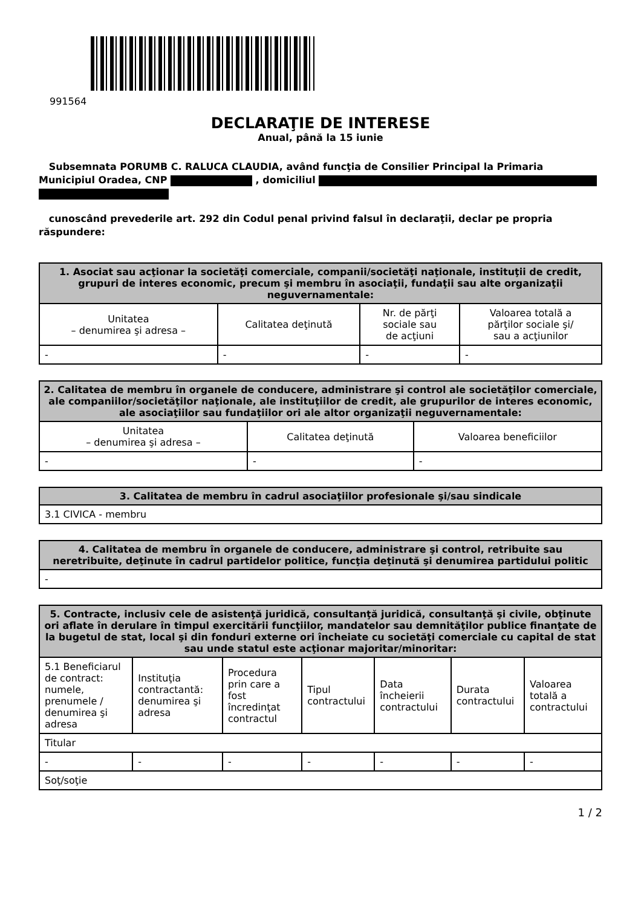991564
DECLARAŢIE DE INTERESE
Anual, până la 15 iunie
Subsemnata PORUMB C. RALUCA CLAUDIA, având funcţia de Consilier Principal la Primaria Municipiul Oradea, CNP , domiciliul
cunoscând prevederile art. 292 din Codul penal privind falsul în declaraţii, declar pe propria răspundere:
| 1. Asociat sau acţionar la societăţi comerciale, companii/societăţi naţionale, instituţii de credit, grupuri de interes economic, precum şi membru în asociaţii, fundaţii sau alte organizaţii neguvernamentale: | | | |
| --- | --- | --- | --- |
| Unitatea – denumirea şi adresa – | Calitatea deţinută | Nr. de părţi sociale sau de acţiuni | Valoarea totală a părţilor sociale şi/ sau a acţiunilor |
| - | - | - | - |
| 2. Calitatea de membru în organele de conducere, administrare şi control ale societăţilor comerciale, ale companiilor/societăţilor naţionale, ale instituţiilor de credit, ale grupurilor de interes economic, ale asociaţiilor sau fundaţiilor ori ale altor organizaţii neguvernamentale: | | |
| --- | --- | --- |
| Unitatea – denumirea şi adresa – | Calitatea deţinută | Valoarea beneficiilor |
| - | - | - |
| 3. Calitatea de membru în cadrul asociaţiilor profesionale şi/sau sindicale |
| --- |
| 3.1 CIVICA - membru |
| 4. Calitatea de membru în organele de conducere, administrare şi control, retribuite sau neretribuite, deţinute în cadrul partidelor politice, funcţia deţinută şi denumirea partidului politic |
| --- |
| - |
| 5. Contracte, inclusiv cele de asistenţă juridică, consultanţă juridică, consultanţă şi civile, obţinute ori aflate în derulare în timpul exercitării funcţiilor, mandatelor sau demnităţilor publice finanţate de la bugetul de stat, local şi din fonduri externe ori încheiate cu societăţi comerciale cu capital de stat sau unde statul este acţionar majoritar/minoritar: | | | | | | |
| --- | --- | --- | --- | --- | --- | --- |
| 5.1 Beneficiarul de contract: numele, prenumele / denumirea şi adresa | Instituţia contractantă: denumirea şi adresa | Procedura prin care a fost încredinţat contractul | Tipul contractului | Data încheierii contractului | Durata contractului | Valoarea totală a contractului |
| Titular | | | | | | |
| - | - | - | - | - | - | - |
| Soţ/soţie | | | | | | |
1 / 2